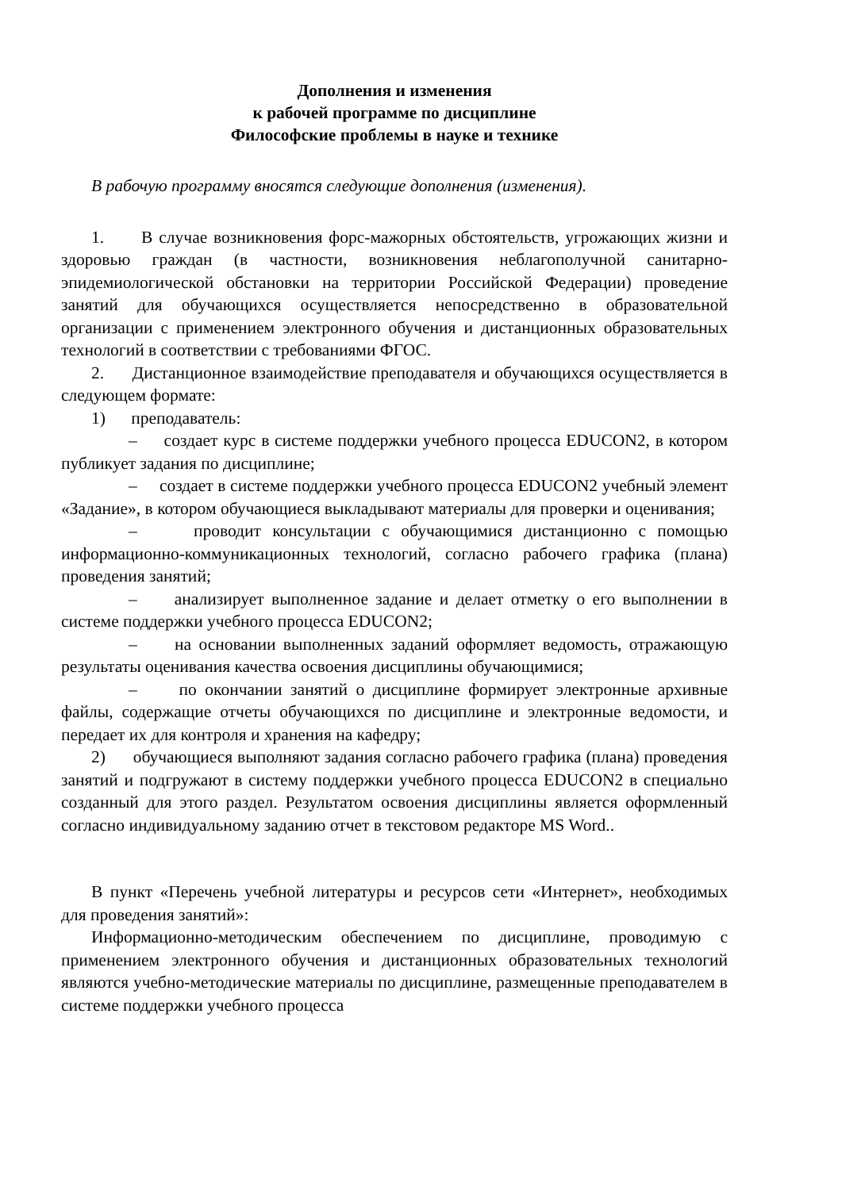Дополнения и изменения
к рабочей программе по дисциплине
Философские проблемы в науке и технике
В рабочую программу вносятся следующие дополнения (изменения).
1. В случае возникновения форс-мажорных обстоятельств, угрожающих жизни и здоровью граждан (в частности, возникновения неблагополучной санитарно-эпидемиологической обстановки на территории Российской Федерации) проведение занятий для обучающихся осуществляется непосредственно в образовательной организации с применением электронного обучения и дистанционных образовательных технологий в соответствии с требованиями ФГОС.
2. Дистанционное взаимодействие преподавателя и обучающихся осуществляется в следующем формате:
1) преподаватель:
– создает курс в системе поддержки учебного процесса EDUCON2, в котором публикует задания по дисциплине;
– создает в системе поддержки учебного процесса EDUCON2 учебный элемент «Задание», в котором обучающиеся выкладывают материалы для проверки и оценивания;
– проводит консультации с обучающимися дистанционно с помощью информационно-коммуникационных технологий, согласно рабочего графика (плана) проведения занятий;
– анализирует выполненное задание и делает отметку о его выполнении в системе поддержки учебного процесса EDUCON2;
– на основании выполненных заданий оформляет ведомость, отражающую результаты оценивания качества освоения дисциплины обучающимися;
– по окончании занятий о дисциплине формирует электронные архивные файлы, содержащие отчеты обучающихся по дисциплине и электронные ведомости, и передает их для контроля и хранения на кафедру;
2) обучающиеся выполняют задания согласно рабочего графика (плана) проведения занятий и подгружают в систему поддержки учебного процесса EDUCON2 в специально созданный для этого раздел. Результатом освоения дисциплины является оформленный согласно индивидуальному заданию отчет в текстовом редакторе MS Word..
В пункт «Перечень учебной литературы и ресурсов сети «Интернет», необходимых для проведения занятий»:
Информационно-методическим обеспечением по дисциплине, проводимую с применением электронного обучения и дистанционных образовательных технологий являются учебно-методические материалы по дисциплине, размещенные преподавателем в системе поддержки учебного процесса